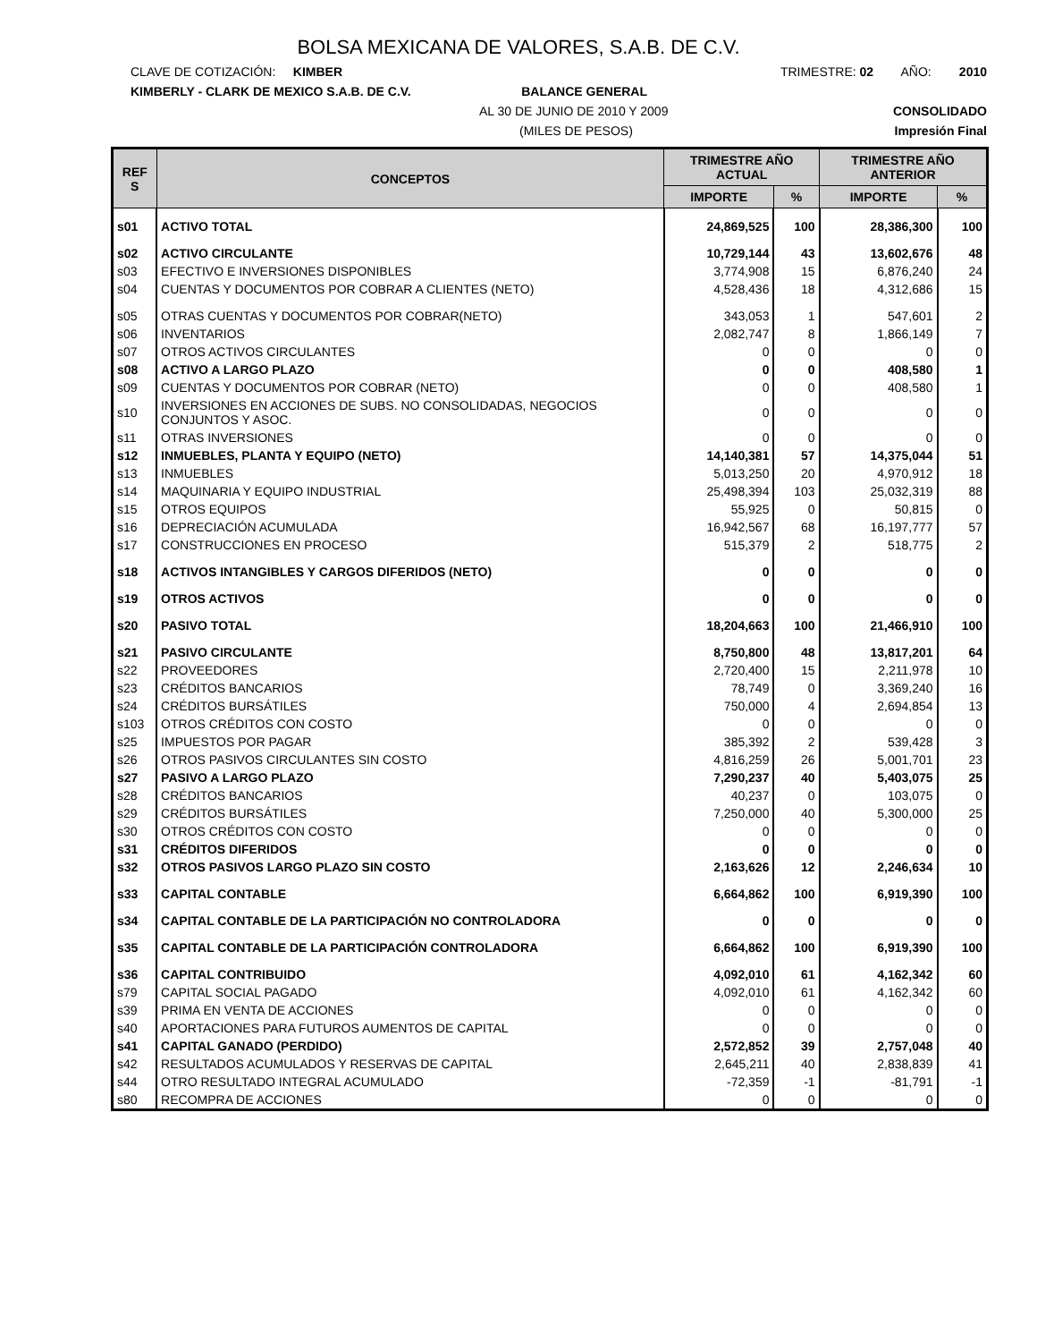BOLSA MEXICANA DE VALORES, S.A.B. DE C.V.
CLAVE DE COTIZACIÓN: KIMBER TRIMESTRE: 02 AÑO: 2010
KIMBERLY - CLARK DE MEXICO S.A.B. DE C.V. BALANCE GENERAL
AL 30 DE JUNIO DE 2010 Y 2009 CONSOLIDADO
(MILES DE PESOS) Impresión Final
| REF S | CONCEPTOS | TRIMESTRE AÑO ACTUAL | | TRIMESTRE AÑO ANTERIOR | |
| --- | --- | --- | --- | --- | --- |
| | | IMPORTE | % | IMPORTE | % |
| s01 | ACTIVO TOTAL | 24,869,525 | 100 | 28,386,300 | 100 |
| s02 | ACTIVO CIRCULANTE | 10,729,144 | 43 | 13,602,676 | 48 |
| s03 | EFECTIVO E INVERSIONES DISPONIBLES | 3,774,908 | 15 | 6,876,240 | 24 |
| s04 | CUENTAS Y DOCUMENTOS POR COBRAR A CLIENTES (NETO) | 4,528,436 | 18 | 4,312,686 | 15 |
| s05 | OTRAS CUENTAS Y DOCUMENTOS POR COBRAR(NETO) | 343,053 | 1 | 547,601 | 2 |
| s06 | INVENTARIOS | 2,082,747 | 8 | 1,866,149 | 7 |
| s07 | OTROS ACTIVOS CIRCULANTES | 0 | 0 | 0 | 0 |
| s08 | ACTIVO A LARGO PLAZO | 0 | 0 | 408,580 | 1 |
| s09 | CUENTAS Y DOCUMENTOS POR COBRAR (NETO) | 0 | 0 | 408,580 | 1 |
| s10 | INVERSIONES EN ACCIONES DE SUBS. NO CONSOLIDADAS, NEGOCIOS CONJUNTOS Y ASOC. | 0 | 0 | 0 | 0 |
| s11 | OTRAS INVERSIONES | 0 | 0 | 0 | 0 |
| s12 | INMUEBLES, PLANTA Y EQUIPO (NETO) | 14,140,381 | 57 | 14,375,044 | 51 |
| s13 | INMUEBLES | 5,013,250 | 20 | 4,970,912 | 18 |
| s14 | MAQUINARIA Y EQUIPO INDUSTRIAL | 25,498,394 | 103 | 25,032,319 | 88 |
| s15 | OTROS EQUIPOS | 55,925 | 0 | 50,815 | 0 |
| s16 | DEPRECIACIÓN ACUMULADA | 16,942,567 | 68 | 16,197,777 | 57 |
| s17 | CONSTRUCCIONES EN PROCESO | 515,379 | 2 | 518,775 | 2 |
| s18 | ACTIVOS INTANGIBLES Y CARGOS DIFERIDOS (NETO) | 0 | 0 | 0 | 0 |
| s19 | OTROS ACTIVOS | 0 | 0 | 0 | 0 |
| s20 | PASIVO TOTAL | 18,204,663 | 100 | 21,466,910 | 100 |
| s21 | PASIVO CIRCULANTE | 8,750,800 | 48 | 13,817,201 | 64 |
| s22 | PROVEEDORES | 2,720,400 | 15 | 2,211,978 | 10 |
| s23 | CRÉDITOS BANCARIOS | 78,749 | 0 | 3,369,240 | 16 |
| s24 | CRÉDITOS BURSÁTILES | 750,000 | 4 | 2,694,854 | 13 |
| s103 | OTROS CRÉDITOS CON COSTO | 0 | 0 | 0 | 0 |
| s25 | IMPUESTOS POR PAGAR | 385,392 | 2 | 539,428 | 3 |
| s26 | OTROS PASIVOS CIRCULANTES SIN COSTO | 4,816,259 | 26 | 5,001,701 | 23 |
| s27 | PASIVO A LARGO PLAZO | 7,290,237 | 40 | 5,403,075 | 25 |
| s28 | CRÉDITOS BANCARIOS | 40,237 | 0 | 103,075 | 0 |
| s29 | CRÉDITOS BURSÁTILES | 7,250,000 | 40 | 5,300,000 | 25 |
| s30 | OTROS CRÉDITOS CON COSTO | 0 | 0 | 0 | 0 |
| s31 | CRÉDITOS DIFERIDOS | 0 | 0 | 0 | 0 |
| s32 | OTROS PASIVOS LARGO PLAZO SIN COSTO | 2,163,626 | 12 | 2,246,634 | 10 |
| s33 | CAPITAL CONTABLE | 6,664,862 | 100 | 6,919,390 | 100 |
| s34 | CAPITAL CONTABLE DE LA PARTICIPACIÓN NO CONTROLADORA | 0 | 0 | 0 | 0 |
| s35 | CAPITAL CONTABLE DE LA PARTICIPACIÓN CONTROLADORA | 6,664,862 | 100 | 6,919,390 | 100 |
| s36 | CAPITAL CONTRIBUIDO | 4,092,010 | 61 | 4,162,342 | 60 |
| s79 | CAPITAL SOCIAL PAGADO | 4,092,010 | 61 | 4,162,342 | 60 |
| s39 | PRIMA EN VENTA DE ACCIONES | 0 | 0 | 0 | 0 |
| s40 | APORTACIONES PARA FUTUROS AUMENTOS DE CAPITAL | 0 | 0 | 0 | 0 |
| s41 | CAPITAL GANADO (PERDIDO) | 2,572,852 | 39 | 2,757,048 | 40 |
| s42 | RESULTADOS ACUMULADOS Y RESERVAS DE CAPITAL | 2,645,211 | 40 | 2,838,839 | 41 |
| s44 | OTRO RESULTADO INTEGRAL ACUMULADO | -72,359 | -1 | -81,791 | -1 |
| s80 | RECOMPRA DE ACCIONES | 0 | 0 | 0 | 0 |